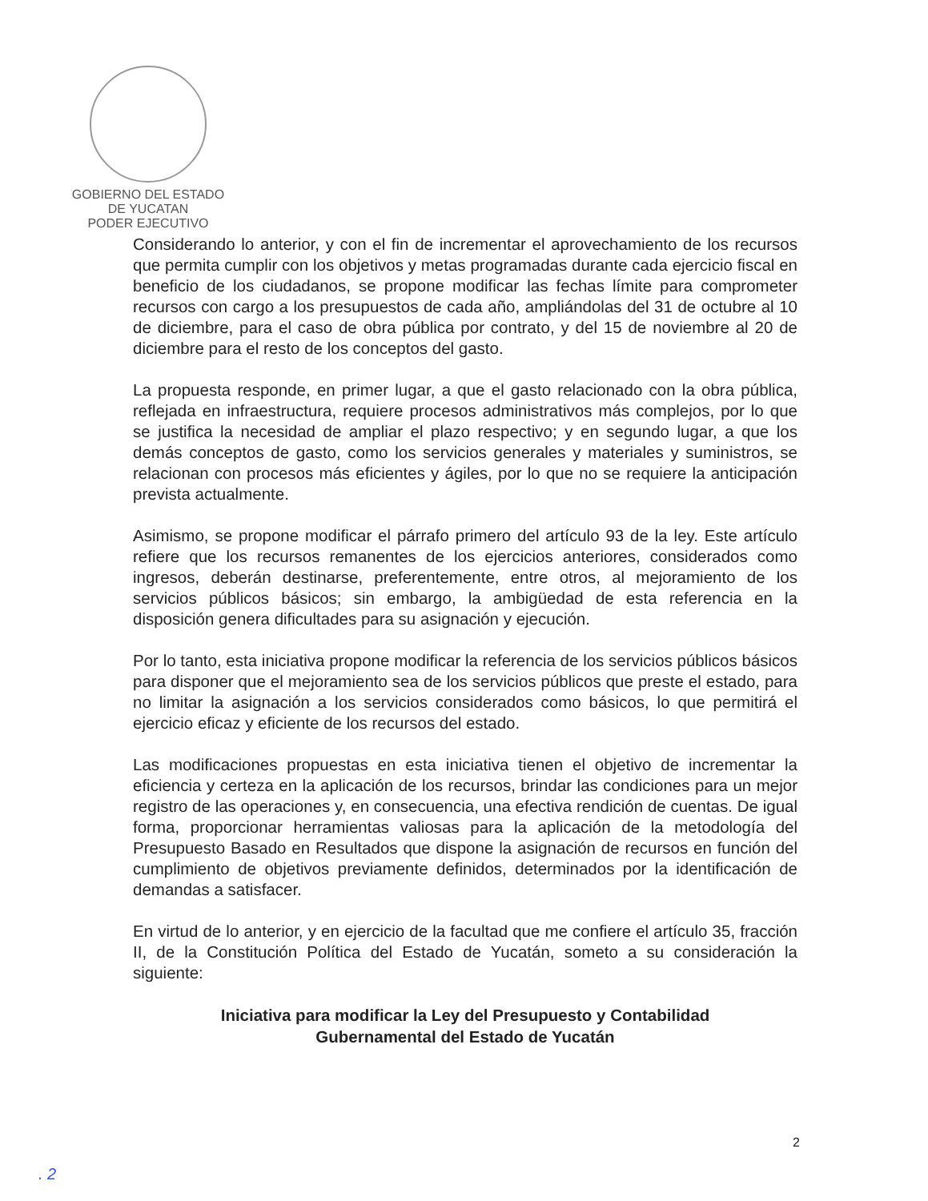GOBIERNO DEL ESTADO
DE YUCATAN
PODER EJECUTIVO
Considerando lo anterior, y con el fin de incrementar el aprovechamiento de los recursos que permita cumplir con los objetivos y metas programadas durante cada ejercicio fiscal en beneficio de los ciudadanos, se propone modificar las fechas límite para comprometer recursos con cargo a los presupuestos de cada año, ampliándolas del 31 de octubre al 10 de diciembre, para el caso de obra pública por contrato, y del 15 de noviembre al 20 de diciembre para el resto de los conceptos del gasto.
La propuesta responde, en primer lugar, a que el gasto relacionado con la obra pública, reflejada en infraestructura, requiere procesos administrativos más complejos, por lo que se justifica la necesidad de ampliar el plazo respectivo; y en segundo lugar, a que los demás conceptos de gasto, como los servicios generales y materiales y suministros, se relacionan con procesos más eficientes y ágiles, por lo que no se requiere la anticipación prevista actualmente.
Asimismo, se propone modificar el párrafo primero del artículo 93 de la ley. Este artículo refiere que los recursos remanentes de los ejercicios anteriores, considerados como ingresos, deberán destinarse, preferentemente, entre otros, al mejoramiento de los servicios públicos básicos; sin embargo, la ambigüedad de esta referencia en la disposición genera dificultades para su asignación y ejecución.
Por lo tanto, esta iniciativa propone modificar la referencia de los servicios públicos básicos para disponer que el mejoramiento sea de los servicios públicos que preste el estado, para no limitar la asignación a los servicios considerados como básicos, lo que permitirá el ejercicio eficaz y eficiente de los recursos del estado.
Las modificaciones propuestas en esta iniciativa tienen el objetivo de incrementar la eficiencia y certeza en la aplicación de los recursos, brindar las condiciones para un mejor registro de las operaciones y, en consecuencia, una efectiva rendición de cuentas. De igual forma, proporcionar herramientas valiosas para la aplicación de la metodología del Presupuesto Basado en Resultados que dispone la asignación de recursos en función del cumplimiento de objetivos previamente definidos, determinados por la identificación de demandas a satisfacer.
En virtud de lo anterior, y en ejercicio de la facultad que me confiere el artículo 35, fracción II, de la Constitución Política del Estado de Yucatán, someto a su consideración la siguiente:
Iniciativa para modificar la Ley del Presupuesto y Contabilidad
Gubernamental del Estado de Yucatán
2
. 2